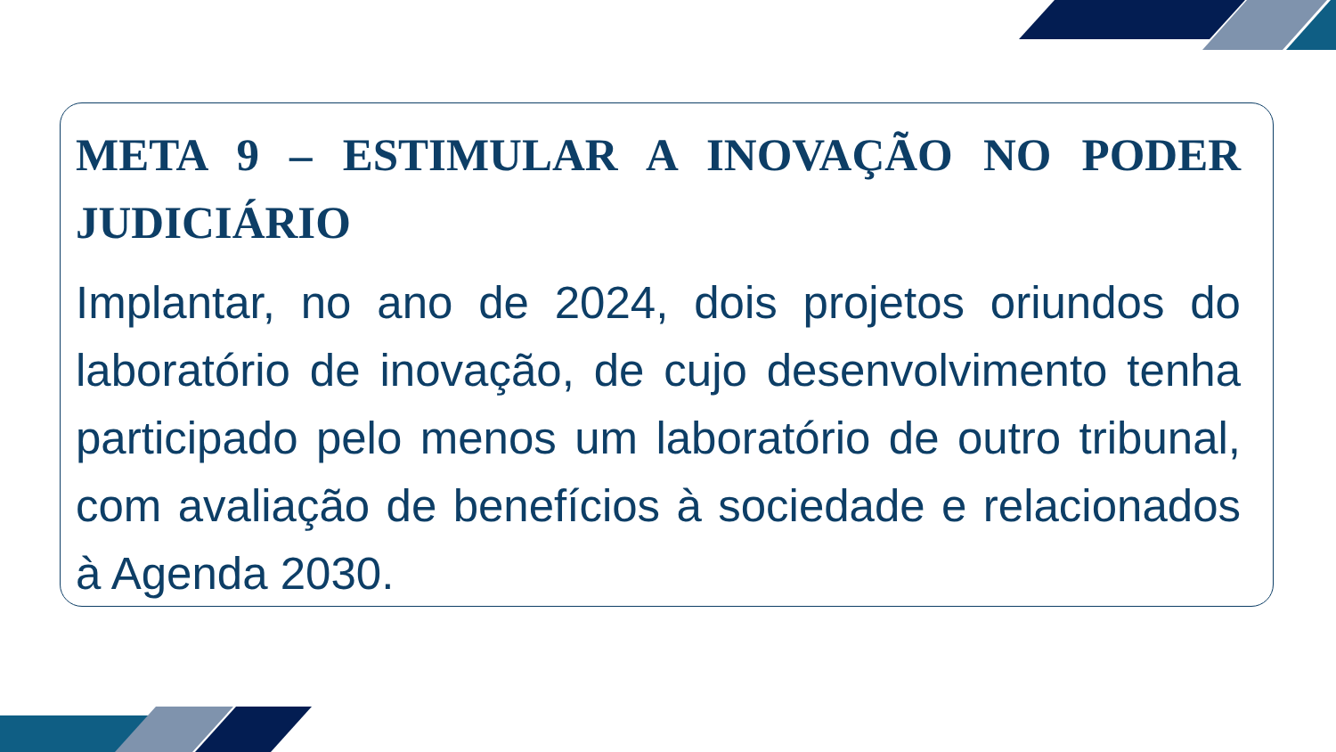META 9 – ESTIMULAR A INOVAÇÃO NO PODER JUDICIÁRIO
Implantar, no ano de 2024, dois projetos oriundos do laboratório de inovação, de cujo desenvolvimento tenha participado pelo menos um laboratório de outro tribunal, com avaliação de benefícios à sociedade e relacionados à Agenda 2030.